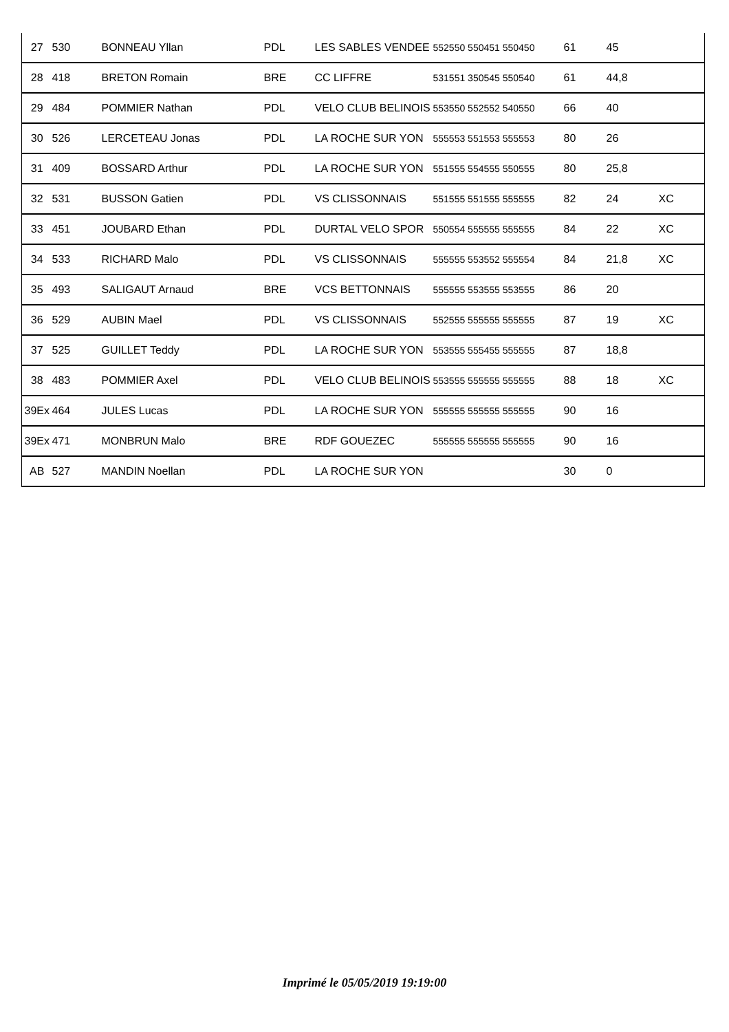| 27 | 530 | BONNEAU Yllan | PDL | LES SABLES VENDEE | 552550 550451 550450 | 61 | 45 | |
| 28 | 418 | BRETON Romain | BRE | CC LIFFRE | 531551 350545 550540 | 61 | 44,8 | |
| 29 | 484 | POMMIER Nathan | PDL | VELO CLUB BELINOIS | 553550 552552 540550 | 66 | 40 | |
| 30 | 526 | LERCETEAU Jonas | PDL | LA ROCHE SUR YON | 555553 551553 555553 | 80 | 26 | |
| 31 | 409 | BOSSARD Arthur | PDL | LA ROCHE SUR YON | 551555 554555 550555 | 80 | 25,8 | |
| 32 | 531 | BUSSON Gatien | PDL | VS CLISSONNAIS | 551555 551555 555555 | 82 | 24 | XC |
| 33 | 451 | JOUBARD Ethan | PDL | DURTAL VELO SPOR | 550554 555555 555555 | 84 | 22 | XC |
| 34 | 533 | RICHARD Malo | PDL | VS CLISSONNAIS | 555555 553552 555554 | 84 | 21,8 | XC |
| 35 | 493 | SALIGAUT Arnaud | BRE | VCS BETTONNAIS | 555555 553555 553555 | 86 | 20 | |
| 36 | 529 | AUBIN Mael | PDL | VS CLISSONNAIS | 552555 555555 555555 | 87 | 19 | XC |
| 37 | 525 | GUILLET Teddy | PDL | LA ROCHE SUR YON | 553555 555455 555555 | 87 | 18,8 | |
| 38 | 483 | POMMIER Axel | PDL | VELO CLUB BELINOIS | 553555 555555 555555 | 88 | 18 | XC |
| 39Ex | 464 | JULES Lucas | PDL | LA ROCHE SUR YON | 555555 555555 555555 | 90 | 16 | |
| 39Ex | 471 | MONBRUN Malo | BRE | RDF GOUEZEC | 555555 555555 555555 | 90 | 16 | |
| AB | 527 | MANDIN Noellan | PDL | LA ROCHE SUR YON | | 30 | 0 | |
Imprimé le 05/05/2019 19:19:00